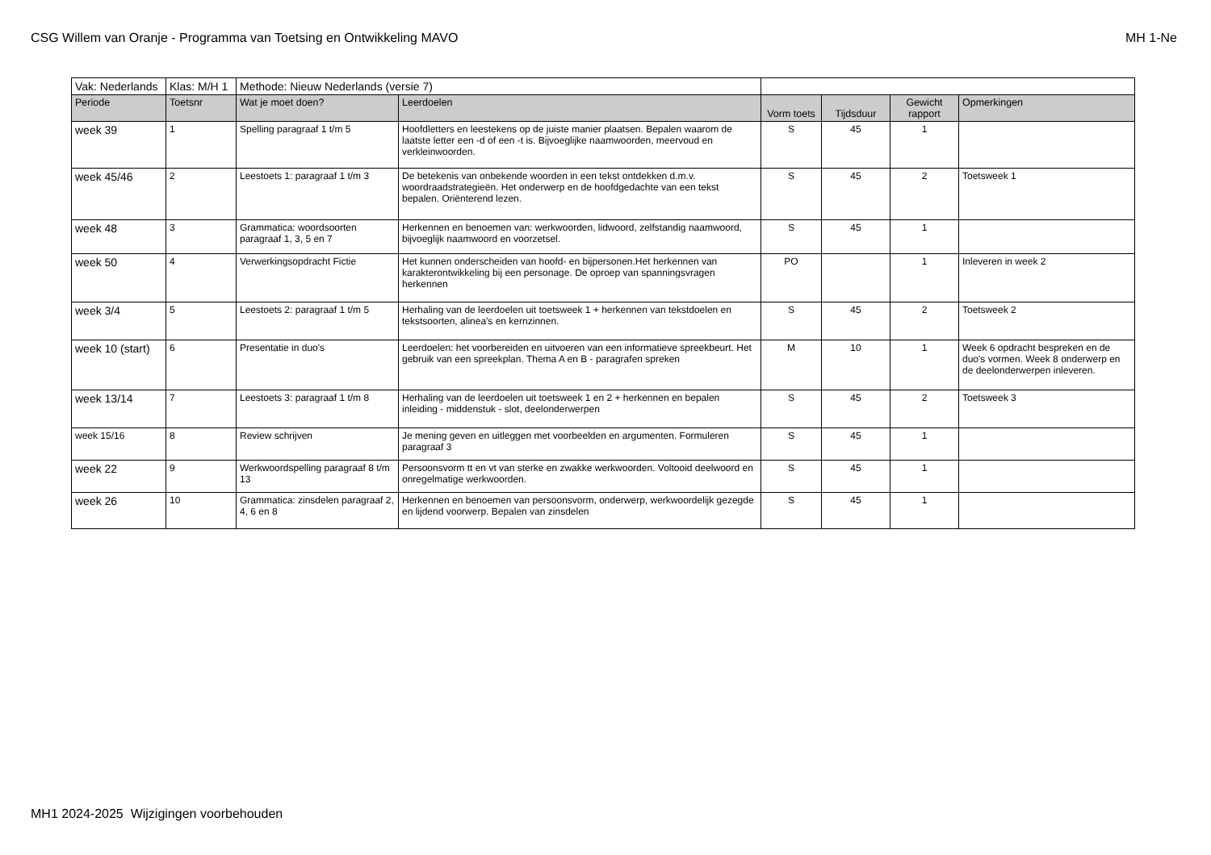CSG Willem van Oranje - Programma van Toetsing en Ontwikkeling MAVO MH 1-Ne
| Vak: Nederlands | Klas: M/H 1 | Methode: Nieuw Nederlands (versie 7) | | | | | |
| Periode | Toetsnr | Wat je moet doen? | Leerdoelen | Vorm toets | Tijdsduur | Gewicht rapport | Opmerkingen |
| week 39 | 1 | Spelling paragraaf 1 t/m 5 | Hoofdletters en leestekens op de juiste manier plaatsen. Bepalen waarom de laatste letter een -d of een -t is. Bijvoeglijke naamwoorden, meervoud en verkleinwoorden. | S | 45 | 1 | |
| week 45/46 | 2 | Leestoets 1: paragraaf 1 t/m 3 | De betekenis van onbekende woorden in een tekst ontdekken d.m.v. woordraadstrategieën. Het onderwerp en de hoofdgedachte van een tekst bepalen. Oriënterend lezen. | S | 45 | 2 | Toetsweek 1 |
| week 48 | 3 | Grammatica: woordsoorten paragraaf 1, 3, 5 en 7 | Herkennen en benoemen van: werkwoorden, lidwoord, zelfstandig naamwoord, bijvoeglijk naamwoord en voorzetsel. | S | 45 | 1 | |
| week 50 | 4 | Verwerkingsopdracht Fictie | Het kunnen onderscheiden van hoofd- en bijpersonen.Het herkennen van karakterontwikkeling bij een personage. De oproep van spanningsvragen herkennen | PO | | 1 | Inleveren in week 2 |
| week 3/4 | 5 | Leestoets 2: paragraaf 1 t/m 5 | Herhaling van de leerdoelen uit toetsweek 1 + herkennen van tekstdoelen en tekstsoorten, alinea's en kernzinnen. | S | 45 | 2 | Toetsweek 2 |
| week 10 (start) | 6 | Presentatie in duo's | Leerdoelen: het voorbereiden en uitvoeren van een informatieve spreekbeurt. Het gebruik van een spreekplan. Thema A en B - paragrafen spreken | M | 10 | 1 | Week 6 opdracht bespreken en de duo's vormen. Week 8 onderwerp en de deelonderwerpen inleveren. |
| week 13/14 | 7 | Leestoets 3: paragraaf 1 t/m 8 | Herhaling van de leerdoelen uit toetsweek 1 en 2 + herkennen en bepalen inleiding - middenstuk - slot, deelonderwerpen | S | 45 | 2 | Toetsweek 3 |
| week 15/16 | 8 | Review schrijven | Je mening geven en uitleggen met voorbeelden en argumenten. Formuleren paragraaf 3 | S | 45 | 1 | |
| week 22 | 9 | Werkwoordspelling paragraaf 8 t/m 13 | Persoonsvorm tt en vt van sterke en zwakke werkwoorden. Voltooid deelwoord en onregelmatige werkwoorden. | S | 45 | 1 | |
| week 26 | 10 | Grammatica: zinsdelen paragraaf 2, 4, 6 en 8 | Herkennen en benoemen van persoonsvorm, onderwerp, werkwoordelijk gezegde en lijdend voorwerp. Bepalen van zinsdelen | S | 45 | 1 | |
MH1 2024-2025 Wijzigingen voorbehouden